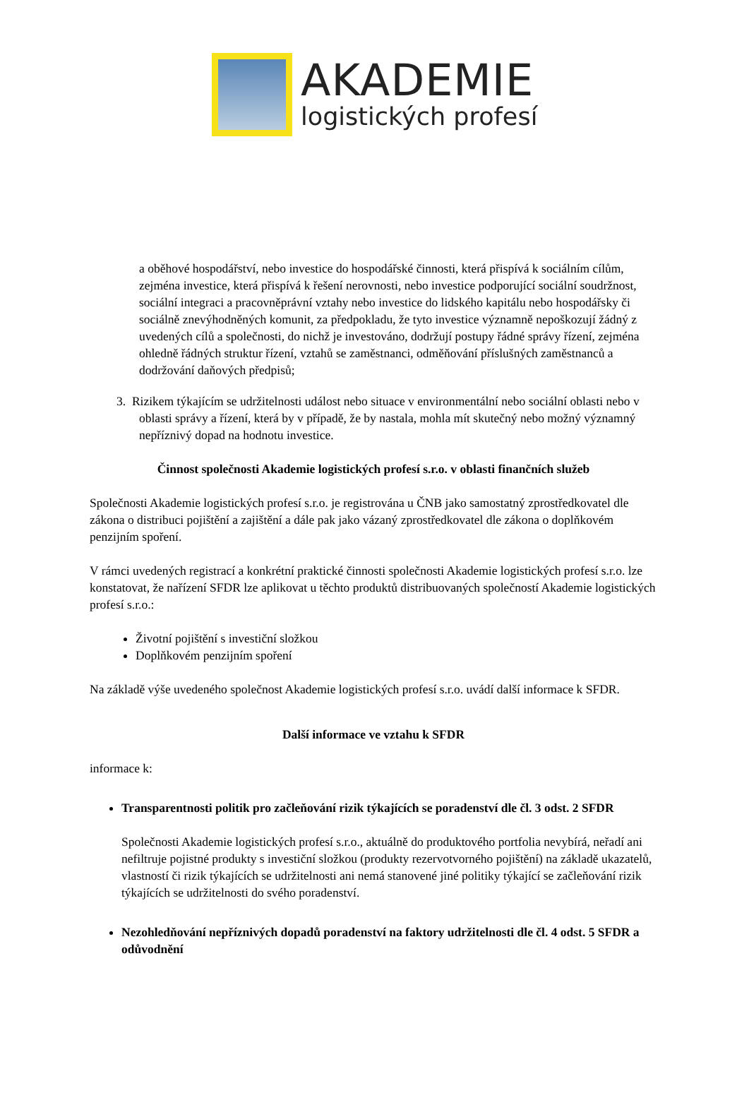AKADEMIE
logistických profesí
a oběhové hospodářství, nebo investice do hospodářské činnosti, která přispívá k sociálním cílům, zejména investice, která přispívá k řešení nerovnosti, nebo investice podporující sociální soudržnost, sociální integraci a pracovněprávní vztahy nebo investice do lidského kapitálu nebo hospodářsky či sociálně znevýhodněných komunit, za předpokladu, že tyto investice významně nepoškozují žádný z uvedených cílů a společnosti, do nichž je investováno, dodržují postupy řádné správy řízení, zejména ohledně řádných struktur řízení, vztahů se zaměstnanci, odměňování příslušných zaměstnanců a dodržování daňových předpisů;
3. Rizikem týkajícím se udržitelnosti událost nebo situace v environmentální nebo sociální oblasti nebo v oblasti správy a řízení, která by v případě, že by nastala, mohla mít skutečný nebo možný významný nepříznivý dopad na hodnotu investice.
Činnost společnosti Akademie logistických profesí s.r.o. v oblasti finančních služeb
Společnosti Akademie logistických profesí s.r.o. je registrována u ČNB jako samostatný zprostředkovatel dle zákona o distribuci pojištění a zajištění a dále pak jako vázaný zprostředkovatel dle zákona o doplňkovém penzijním spoření.
V rámci uvedených registrací a konkrétní praktické činnosti společnosti Akademie logistických profesí s.r.o. lze konstatovat, že nařízení SFDR lze aplikovat u těchto produktů distribuovaných společností Akademie logistických profesí s.r.o.:
Životní pojištění s investiční složkou
Doplňkovém penzijním spoření
Na základě výše uvedeného společnost Akademie logistických profesí s.r.o. uvádí další informace k SFDR.
Další informace ve vztahu k SFDR
informace k:
Transparentnosti politik pro začleňování rizik týkajících se poradenství dle čl. 3 odst. 2 SFDR
Společnosti Akademie logistických profesí s.r.o., aktuálně do produktového portfolia nevybírá, neřadí ani nefiltruje pojistné produkty s investiční složkou (produkty rezervotvorného pojištění) na základě ukazatelů, vlastností či rizik týkajících se udržitelnosti ani nemá stanovené jiné politiky týkající se začleňování rizik týkajících se udržitelnosti do svého poradenství.
Nezohledňování nepříznivých dopadů poradenství na faktory udržitelnosti dle čl. 4 odst. 5 SFDR a odůvodnění